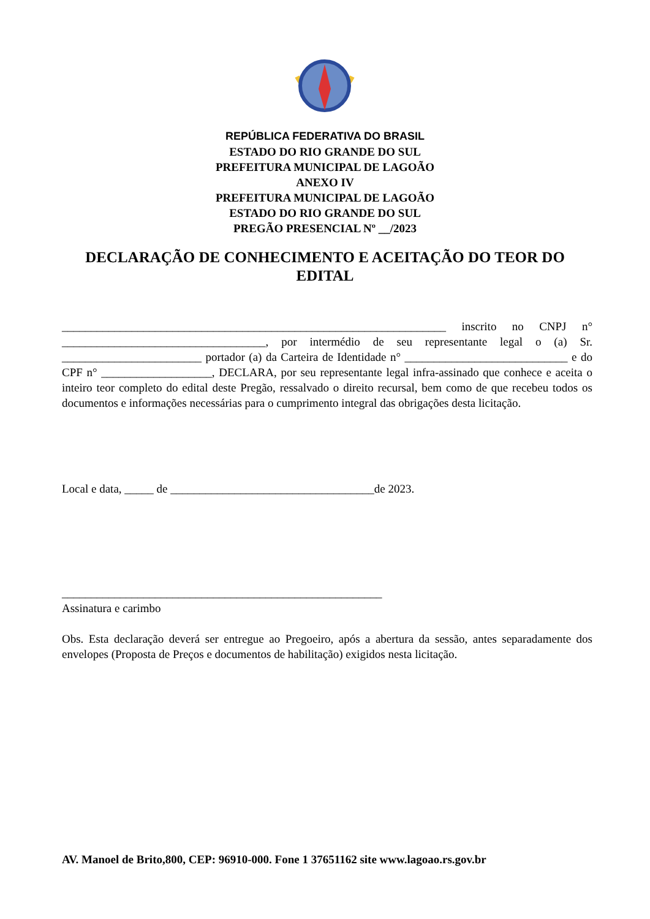REPÚBLICA FEDERATIVA DO BRASIL
ESTADO DO RIO GRANDE DO SUL
PREFEITURA MUNICIPAL DE LAGOÃO
ANEXO IV
PREFEITURA MUNICIPAL DE LAGOÃO
ESTADO DO RIO GRANDE DO SUL
PREGÃO PRESENCIAL Nº __/2023
DECLARAÇÃO DE CONHECIMENTO E ACEITAÇÃO DO TEOR DO EDITAL
__________________________________________________________________ inscrito no CNPJ n° ___________________________________, por intermédio de seu representante legal o (a) Sr. ________________________ portador (a) da Carteira de Identidade n° ____________________________ e do CPF n° ___________________, DECLARA, por seu representante legal infra-assinado que conhece e aceita o inteiro teor completo do edital deste Pregão, ressalvado o direito recursal, bem como de que recebeu todos os documentos e informações necessárias para o cumprimento integral das obrigações desta licitação.
Local e data, _____ de ___________________________________de 2023.
_______________________________________________________
Assinatura e carimbo
Obs. Esta declaração deverá ser entregue ao Pregoeiro, após a abertura da sessão, antes separadamente dos envelopes (Proposta de Preços e documentos de habilitação) exigidos nesta licitação.
AV. Manoel de Brito,800, CEP: 96910-000. Fone 1 37651162 site www.lagoao.rs.gov.br